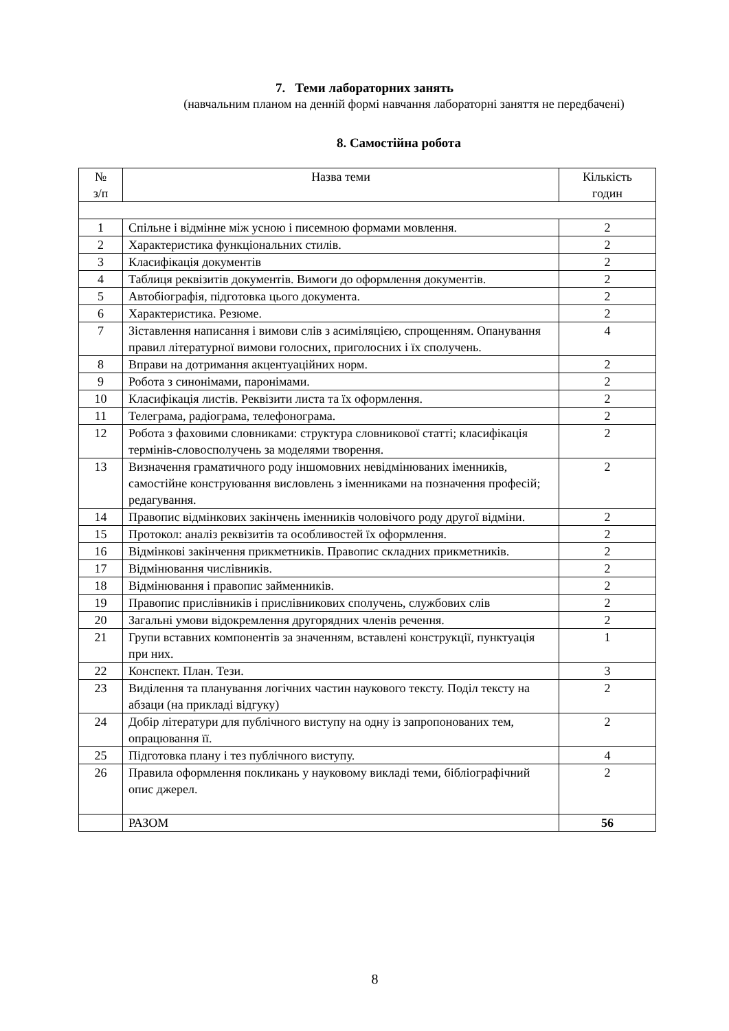7. Теми лабораторних занять
(навчальним планом на денній формі навчання лабораторні заняття не передбачені)
8. Самостійна робота
| № з/п | Назва теми | Кількість годин |
| --- | --- | --- |
| 1 | Спільне і відмінне між усною і писемною формами мовлення. | 2 |
| 2 | Характеристика функціональних стилів. | 2 |
| 3 | Класифікація документів | 2 |
| 4 | Таблиця реквізитів документів. Вимоги до оформлення документів. | 2 |
| 5 | Автобіографія, підготовка цього документа. | 2 |
| 6 | Характеристика. Резюме. | 2 |
| 7 | Зіставлення написання і вимови слів з асиміляцією, спрощенням. Опанування правил літературної вимови голосних, приголосних і їх сполучень. | 4 |
| 8 | Вправи на дотримання акцентуаційних норм. | 2 |
| 9 | Робота з синонімами, паронімами. | 2 |
| 10 | Класифікація листів. Реквізити листа та їх оформлення. | 2 |
| 11 | Телеграма, радіограма, телефонограма. | 2 |
| 12 | Робота з фаховими словниками: структура словникової статті; класифікація термінів-словосполучень за моделями творення. | 2 |
| 13 | Визначення граматичного роду іншомовних невідмінюваних іменників, самостійне конструювання висловлень з іменниками на позначення професій; редагування. | 2 |
| 14 | Правопис відмінкових закінчень іменників чоловічого роду другої відміни. | 2 |
| 15 | Протокол: аналіз реквізитів та особливостей їх оформлення. | 2 |
| 16 | Відмінкові закінчення прикметників. Правопис складних прикметників. | 2 |
| 17 | Відмінювання числівників. | 2 |
| 18 | Відмінювання і правопис займенників. | 2 |
| 19 | Правопис прислівників і прислівникових сполучень, службових слів | 2 |
| 20 | Загальні умови відокремлення другорядних членів речення. | 2 |
| 21 | Групи вставних компонентів за значенням, вставлені конструкції, пунктуація при них. | 1 |
| 22 | Конспект. План. Тези. | 3 |
| 23 | Виділення та планування логічних частин наукового тексту. Поділ тексту на абзаци (на прикладі відгуку) | 2 |
| 24 | Добір літератури для публічного виступу на одну із запропонованих тем, опрацювання її. | 2 |
| 25 | Підготовка плану і тез публічного виступу. | 4 |
| 26 | Правила оформлення покликань у науковому викладі теми, бібліографічний опис джерел. | 2 |
| | РАЗОМ | 56 |
8